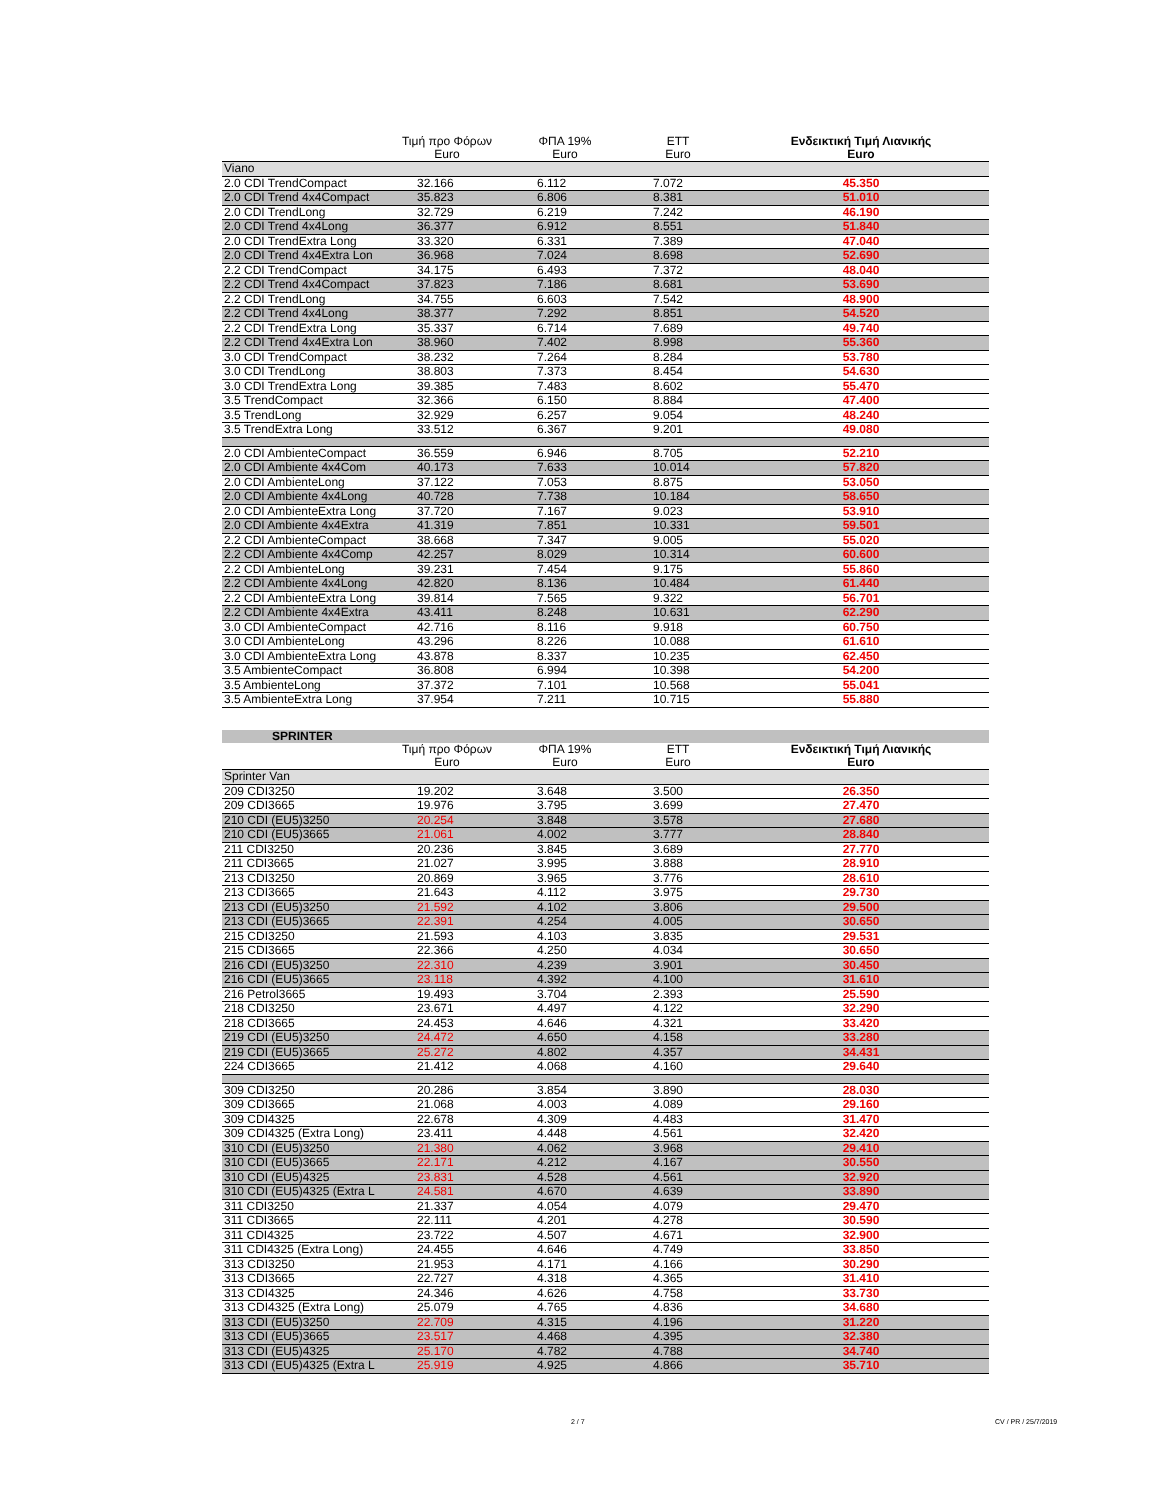| | Τιμή προ Φόρων Euro | ΦΠΑ 19% Euro | ΕΤΤ Euro | Ενδεικτική Τιμή Λιανικής Euro |
| --- | --- | --- | --- | --- |
| Viano | | | | |
| 2.0 CDI TrendCompact | 32.166 | 6.112 | 7.072 | 45.350 |
| 2.0 CDI Trend 4x4Compact | 35.823 | 6.806 | 8.381 | 51.010 |
| 2.0 CDI TrendLong | 32.729 | 6.219 | 7.242 | 46.190 |
| 2.0 CDI Trend 4x4Long | 36.377 | 6.912 | 8.551 | 51.840 |
| 2.0 CDI TrendExtra Long | 33.320 | 6.331 | 7.389 | 47.040 |
| 2.0 CDI Trend 4x4Extra Lon | 36.968 | 7.024 | 8.698 | 52.690 |
| 2.2 CDI TrendCompact | 34.175 | 6.493 | 7.372 | 48.040 |
| 2.2 CDI Trend 4x4Compact | 37.823 | 7.186 | 8.681 | 53.690 |
| 2.2 CDI TrendLong | 34.755 | 6.603 | 7.542 | 48.900 |
| 2.2 CDI Trend 4x4Long | 38.377 | 7.292 | 8.851 | 54.520 |
| 2.2 CDI TrendExtra Long | 35.337 | 6.714 | 7.689 | 49.740 |
| 2.2 CDI Trend 4x4Extra Lon | 38.960 | 7.402 | 8.998 | 55.360 |
| 3.0 CDI TrendCompact | 38.232 | 7.264 | 8.284 | 53.780 |
| 3.0 CDI TrendLong | 38.803 | 7.373 | 8.454 | 54.630 |
| 3.0 CDI TrendExtra Long | 39.385 | 7.483 | 8.602 | 55.470 |
| 3.5 TrendCompact | 32.366 | 6.150 | 8.884 | 47.400 |
| 3.5 TrendLong | 32.929 | 6.257 | 9.054 | 48.240 |
| 3.5 TrendExtra Long | 33.512 | 6.367 | 9.201 | 49.080 |
| 2.0 CDI AmbienteCompact | 36.559 | 6.946 | 8.705 | 52.210 |
| 2.0 CDI Ambiente 4x4Com | 40.173 | 7.633 | 10.014 | 57.820 |
| 2.0 CDI AmbienteLong | 37.122 | 7.053 | 8.875 | 53.050 |
| 2.0 CDI Ambiente 4x4Long | 40.728 | 7.738 | 10.184 | 58.650 |
| 2.0 CDI AmbienteExtra Long | 37.720 | 7.167 | 9.023 | 53.910 |
| 2.0 CDI Ambiente 4x4Extra | 41.319 | 7.851 | 10.331 | 59.501 |
| 2.2 CDI AmbienteCompact | 38.668 | 7.347 | 9.005 | 55.020 |
| 2.2 CDI Ambiente 4x4Comp | 42.257 | 8.029 | 10.314 | 60.600 |
| 2.2 CDI AmbienteLong | 39.231 | 7.454 | 9.175 | 55.860 |
| 2.2 CDI Ambiente 4x4Long | 42.820 | 8.136 | 10.484 | 61.440 |
| 2.2 CDI AmbienteExtra Long | 39.814 | 7.565 | 9.322 | 56.701 |
| 2.2 CDI Ambiente 4x4Extra | 43.411 | 8.248 | 10.631 | 62.290 |
| 3.0 CDI AmbienteCompact | 42.716 | 8.116 | 9.918 | 60.750 |
| 3.0 CDI AmbienteLong | 43.296 | 8.226 | 10.088 | 61.610 |
| 3.0 CDI AmbienteExtra Long | 43.878 | 8.337 | 10.235 | 62.450 |
| 3.5 AmbienteCompact | 36.808 | 6.994 | 10.398 | 54.200 |
| 3.5 AmbienteLong | 37.372 | 7.101 | 10.568 | 55.041 |
| 3.5 AmbienteExtra Long | 37.954 | 7.211 | 10.715 | 55.880 |
| SPRINTER | | | | |
| | Τιμή προ Φόρων Euro | ΦΠΑ 19% Euro | ΕΤΤ Euro | Ενδεικτική Τιμή Λιανικής Euro |
| Sprinter Van | | | | |
| 209 CDI3250 | 19.202 | 3.648 | 3.500 | 26.350 |
| 209 CDI3665 | 19.976 | 3.795 | 3.699 | 27.470 |
| 210 CDI (EU5)3250 | 20.254 | 3.848 | 3.578 | 27.680 |
| 210 CDI (EU5)3665 | 21.061 | 4.002 | 3.777 | 28.840 |
| 211 CDI3250 | 20.236 | 3.845 | 3.689 | 27.770 |
| 211 CDI3665 | 21.027 | 3.995 | 3.888 | 28.910 |
| 213 CDI3250 | 20.869 | 3.965 | 3.776 | 28.610 |
| 213 CDI3665 | 21.643 | 4.112 | 3.975 | 29.730 |
| 213 CDI (EU5)3250 | 21.592 | 4.102 | 3.806 | 29.500 |
| 213 CDI (EU5)3665 | 22.391 | 4.254 | 4.005 | 30.650 |
| 215 CDI3250 | 21.593 | 4.103 | 3.835 | 29.531 |
| 215 CDI3665 | 22.366 | 4.250 | 4.034 | 30.650 |
| 216 CDI (EU5)3250 | 22.310 | 4.239 | 3.901 | 30.450 |
| 216 CDI (EU5)3665 | 23.118 | 4.392 | 4.100 | 31.610 |
| 216 Petrol3665 | 19.493 | 3.704 | 2.393 | 25.590 |
| 218 CDI3250 | 23.671 | 4.497 | 4.122 | 32.290 |
| 218 CDI3665 | 24.453 | 4.646 | 4.321 | 33.420 |
| 219 CDI (EU5)3250 | 24.472 | 4.650 | 4.158 | 33.280 |
| 219 CDI (EU5)3665 | 25.272 | 4.802 | 4.357 | 34.431 |
| 224 CDI3665 | 21.412 | 4.068 | 4.160 | 29.640 |
| 309 CDI3250 | 20.286 | 3.854 | 3.890 | 28.030 |
| 309 CDI3665 | 21.068 | 4.003 | 4.089 | 29.160 |
| 309 CDI4325 | 22.678 | 4.309 | 4.483 | 31.470 |
| 309 CDI4325 (Extra Long) | 23.411 | 4.448 | 4.561 | 32.420 |
| 310 CDI (EU5)3250 | 21.380 | 4.062 | 3.968 | 29.410 |
| 310 CDI (EU5)3665 | 22.171 | 4.212 | 4.167 | 30.550 |
| 310 CDI (EU5)4325 | 23.831 | 4.528 | 4.561 | 32.920 |
| 310 CDI (EU5)4325 (Extra L | 24.581 | 4.670 | 4.639 | 33.890 |
| 311 CDI3250 | 21.337 | 4.054 | 4.079 | 29.470 |
| 311 CDI3665 | 22.111 | 4.201 | 4.278 | 30.590 |
| 311 CDI4325 | 23.722 | 4.507 | 4.671 | 32.900 |
| 311 CDI4325 (Extra Long) | 24.455 | 4.646 | 4.749 | 33.850 |
| 313 CDI3250 | 21.953 | 4.171 | 4.166 | 30.290 |
| 313 CDI3665 | 22.727 | 4.318 | 4.365 | 31.410 |
| 313 CDI4325 | 24.346 | 4.626 | 4.758 | 33.730 |
| 313 CDI4325 (Extra Long) | 25.079 | 4.765 | 4.836 | 34.680 |
| 313 CDI (EU5)3250 | 22.709 | 4.315 | 4.196 | 31.220 |
| 313 CDI (EU5)3665 | 23.517 | 4.468 | 4.395 | 32.380 |
| 313 CDI (EU5)4325 | 25.170 | 4.782 | 4.788 | 34.740 |
| 313 CDI (EU5)4325 (Extra L | 25.919 | 4.925 | 4.866 | 35.710 |
2 / 7 CV / PR / 25/7/2019